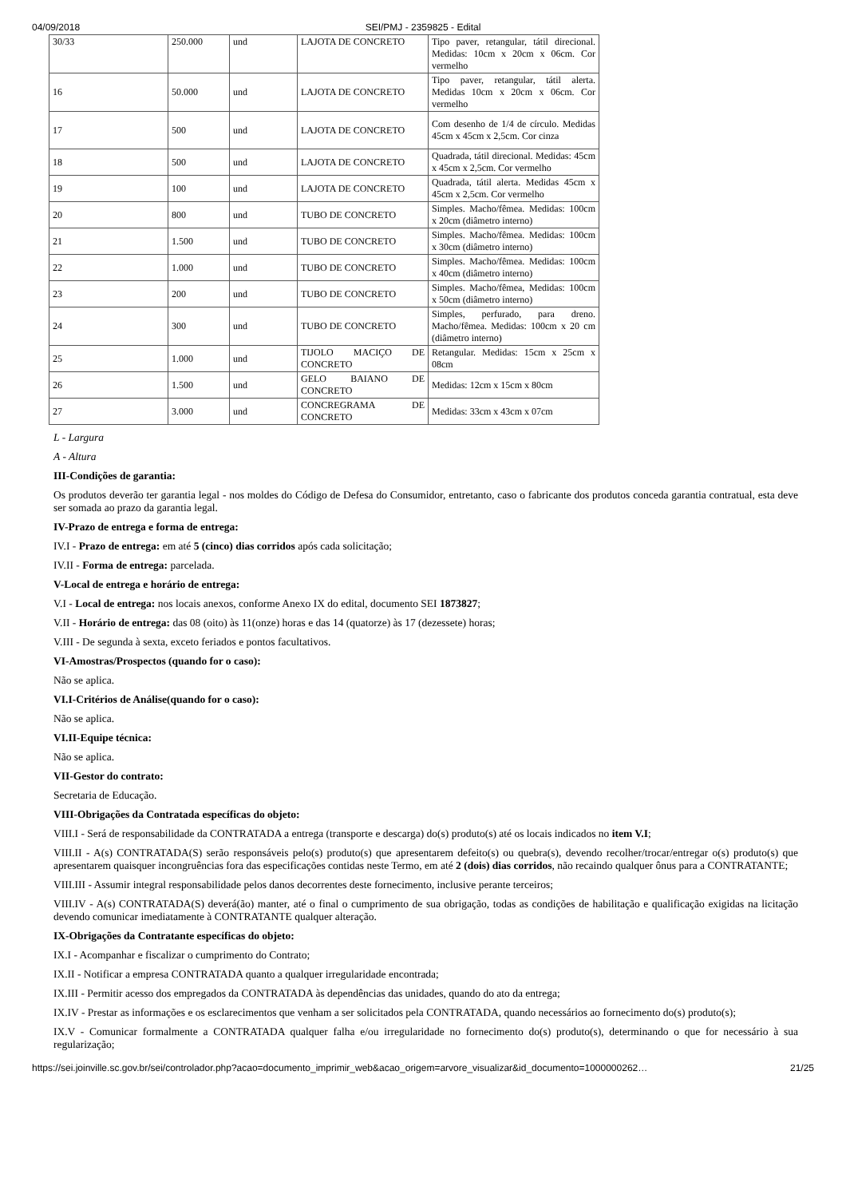04/09/2018 SEI/PMJ - 2359825 - Edital
| 30/33 | 250.000 | und | LAJOTA DE CONCRETO | Tipo paver, retangular, tátil direcional. Medidas: 10cm x 20cm x 06cm. Cor vermelho |
| 16 | 50.000 | und | LAJOTA DE CONCRETO | Tipo paver, retangular, tátil alerta. Medidas 10cm x 20cm x 06cm. Cor vermelho |
| 17 | 500 | und | LAJOTA DE CONCRETO | Com desenho de 1/4 de círculo. Medidas 45cm x 45cm x 2,5cm. Cor cinza |
| 18 | 500 | und | LAJOTA DE CONCRETO | Quadrada, tátil direcional. Medidas: 45cm x 45cm x 2,5cm. Cor vermelho |
| 19 | 100 | und | LAJOTA DE CONCRETO | Quadrada, tátil alerta. Medidas 45cm x 45cm x 2,5cm. Cor vermelho |
| 20 | 800 | und | TUBO DE CONCRETO | Simples. Macho/fêmea. Medidas: 100cm x 20cm (diâmetro interno) |
| 21 | 1.500 | und | TUBO DE CONCRETO | Simples. Macho/fêmea. Medidas: 100cm x 30cm (diâmetro interno) |
| 22 | 1.000 | und | TUBO DE CONCRETO | Simples. Macho/fêmea. Medidas: 100cm x 40cm (diâmetro interno) |
| 23 | 200 | und | TUBO DE CONCRETO | Simples. Macho/fêmea, Medidas: 100cm x 50cm (diâmetro interno) |
| 24 | 300 | und | TUBO DE CONCRETO | Simples, perfurado, para dreno. Macho/fêmea. Medidas: 100cm x 20 cm (diâmetro interno) |
| 25 | 1.000 | und | TIJOLO MACIÇO DE CONCRETO | Retangular. Medidas: 15cm x 25cm x 08cm |
| 26 | 1.500 | und | GELO BAIANO DE CONCRETO | Medidas: 12cm x 15cm x 80cm |
| 27 | 3.000 | und | CONCREGRAMA DE CONCRETO | Medidas: 33cm x 43cm x 07cm |
L - Largura
A - Altura
III-Condições de garantia:
Os produtos deverão ter garantia legal - nos moldes do Código de Defesa do Consumidor, entretanto, caso o fabricante dos produtos conceda garantia contratual, esta deve ser somada ao prazo da garantia legal.
IV-Prazo de entrega e forma de entrega:
IV.I - Prazo de entrega: em até 5 (cinco) dias corridos após cada solicitação;
IV.II - Forma de entrega: parcelada.
V-Local de entrega e horário de entrega:
V.I - Local de entrega: nos locais anexos, conforme Anexo IX do edital, documento SEI 1873827;
V.II - Horário de entrega: das 08 (oito) às 11(onze) horas e das 14 (quatorze) às 17 (dezessete) horas;
V.III - De segunda à sexta, exceto feriados e pontos facultativos.
VI-Amostras/Prospectos (quando for o caso):
Não se aplica.
VI.I-Critérios de Análise(quando for o caso):
Não se aplica.
VI.II-Equipe técnica:
Não se aplica.
VII-Gestor do contrato:
Secretaria de Educação.
VIII-Obrigações da Contratada específicas do objeto:
VIII.I - Será de responsabilidade da CONTRATADA a entrega (transporte e descarga) do(s) produto(s) até os locais indicados no item V.I;
VIII.II - A(s) CONTRATADA(S) serão responsáveis pelo(s) produto(s) que apresentarem defeito(s) ou quebra(s), devendo recolher/trocar/entregar o(s) produto(s) que apresentarem quaisquer incongruências fora das especificações contidas neste Termo, em até 2 (dois) dias corridos, não recaindo qualquer ônus para a CONTRATANTE;
VIII.III - Assumir integral responsabilidade pelos danos decorrentes deste fornecimento, inclusive perante terceiros;
VIII.IV - A(s) CONTRATADA(S) deverá(ão) manter, até o final o cumprimento de sua obrigação, todas as condições de habilitação e qualificação exigidas na licitação devendo comunicar imediatamente à CONTRATANTE qualquer alteração.
IX-Obrigações da Contratante específicas do objeto:
IX.I - Acompanhar e fiscalizar o cumprimento do Contrato;
IX.II - Notificar a empresa CONTRATADA quanto a qualquer irregularidade encontrada;
IX.III - Permitir acesso dos empregados da CONTRATADA às dependências das unidades, quando do ato da entrega;
IX.IV - Prestar as informações e os esclarecimentos que venham a ser solicitados pela CONTRATADA, quando necessários ao fornecimento do(s) produto(s);
IX.V - Comunicar formalmente a CONTRATADA qualquer falha e/ou irregularidade no fornecimento do(s) produto(s), determinando o que for necessário à sua regularização;
https://sei.joinville.sc.gov.br/sei/controlador.php?acao=documento_imprimir_web&acao_origem=arvore_visualizar&id_documento=1000000262… 21/25